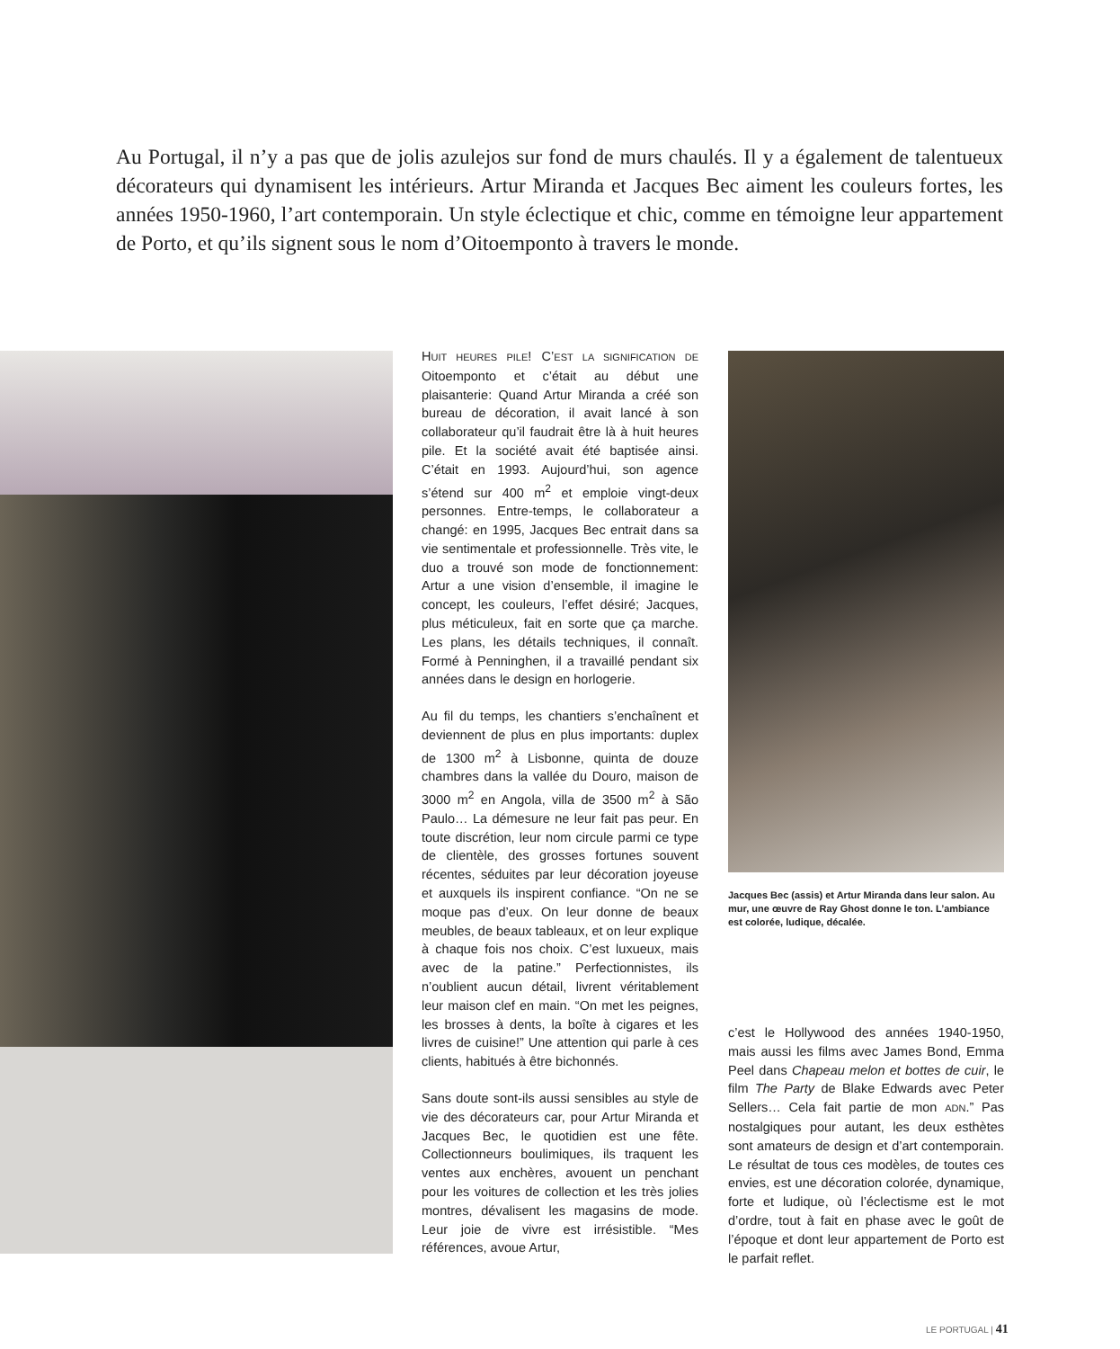Au Portugal, il n’y a pas que de jolis azulejos sur fond de murs chaulés. Il y a également de talentueux décorateurs qui dynamisent les intérieurs. Artur Miranda et Jacques Bec aiment les couleurs fortes, les années 1950-1960, l’art contemporain. Un style éclectique et chic, comme en témoigne leur appartement de Porto, et qu’ils signent sous le nom d’Oitoemponto à travers le monde.
HUIT HEURES PILE! C’EST LA SIGNIFICATION DE Oitoemponto et c’était au début une plaisanterie: Quand Artur Miranda a créé son bureau de décoration, il avait lancé à son collaborateur qu’il faudrait être là à huit heures pile. Et la société avait été baptisée ainsi. C’était en 1993. Aujourd’hui, son agence s’étend sur 400 m<sup>2</sup> et emploie vingt-deux personnes. Entre-temps, le collaborateur a changé: en 1995, Jacques Bec entrait dans sa vie sentimentale et professionnelle. Très vite, le duo a trouvé son mode de fonctionnement: Artur a une vision d’ensemble, il imagine le concept, les couleurs, l’effet désiré; Jacques, plus méticuleux, fait en sorte que ça marche. Les plans, les détails techniques, il connaît. Formé à Penninghen, il a travaillé pendant six années dans le design en horlogerie.
Au fil du temps, les chantiers s’enchaînent et deviennent de plus en plus importants: duplex de 1300 m<sup>2</sup> à Lisbonne, quinta de douze chambres dans la vallée du Douro, maison de 3000 m<sup>2</sup> en Angola, villa de 3500 m<sup>2</sup> à São Paulo… La démesure ne leur fait pas peur. En toute discrétion, leur nom circule parmi ce type de clientèle, des grosses fortunes souvent récentes, séduites par leur décoration joyeuse et auxquels ils inspirent confiance. “On ne se moque pas d’eux. On leur donne de beaux meubles, de beaux tableaux, et on leur explique à chaque fois nos choix. C’est luxueux, mais avec de la patine.” Perfectionnistes, ils n’oublient aucun détail, livrent véritablement leur maison clef en main. “On met les peignes, les brosses à dents, la boîte à cigares et les livres de cuisine!” Une attention qui parle à ces clients, habitués à être bichonnés.
Sans doute sont-ils aussi sensibles au style de vie des décorateurs car, pour Artur Miranda et Jacques Bec, le quotidien est une fête. Collectionneurs boulimiques, ils traquent les ventes aux enchères, avouent un penchant pour les voitures de collection et les très jolies montres, dévalisent les magasins de mode. Leur joie de vivre est irrésistible. “Mes références, avoue Artur,
Jacques Bec (assis) et Artur Miranda dans leur salon. Au mur, une œuvre de Ray Ghost donne le ton. L’ambiance est colorée, ludique, décalée.
c’est le Hollywood des années 1940-1950, mais aussi les films avec James Bond, Emma Peel dans Chapeau melon et bottes de cuir, le film The Party de Blake Edwards avec Peter Sellers… Cela fait partie de mon ADN.” Pas nostalgiques pour autant, les deux esthètes sont amateurs de design et d’art contemporain. Le résultat de tous ces modèles, de toutes ces envies, est une décoration colorée, dynamique, forte et ludique, où l’éclectisme est le mot d’ordre, tout à fait en phase avec le goût de l’époque et dont leur appartement de Porto est le parfait reflet.
LE PORTUGAL | 41